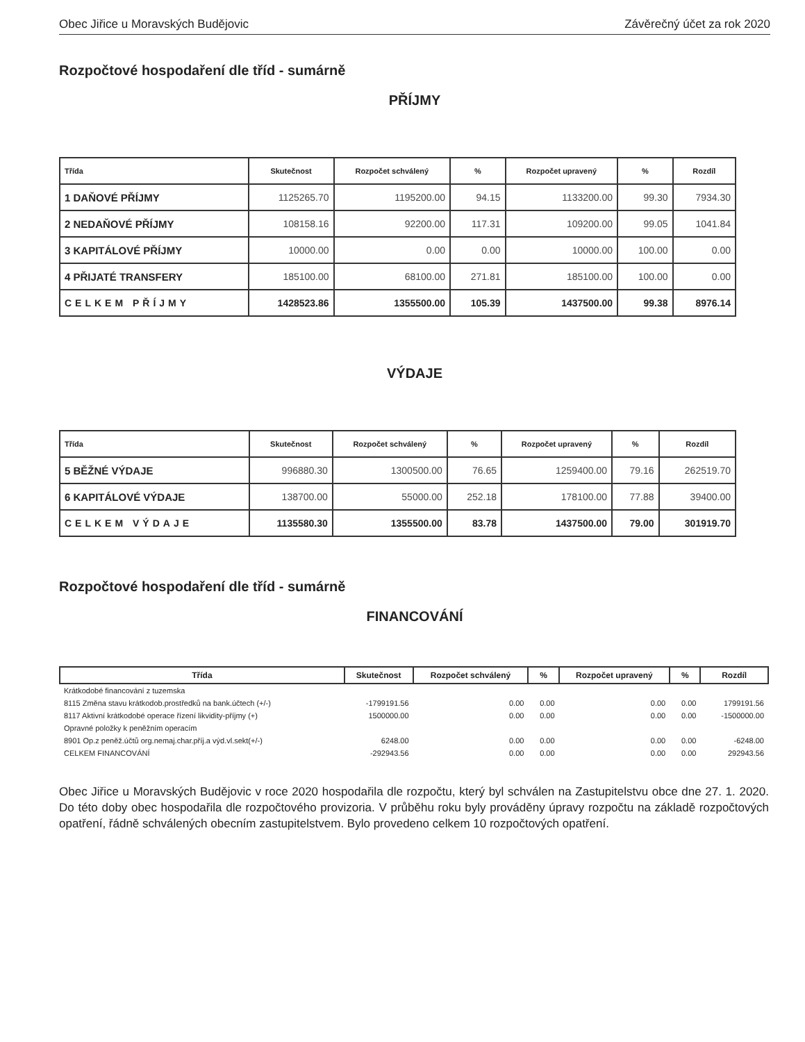Obec Jiřice u Moravských Budějovic Závěrečný účet za rok 2020
Rozpočtové hospodaření dle tříd - sumárně
PŘÍJMY
| Třída | Skutečnost | Rozpočet schválený | % | Rozpočet upravený | % | Rozdíl |
| --- | --- | --- | --- | --- | --- | --- |
| 1 DAŇOVÉ PŘÍJMY | 1125265.70 | 1195200.00 | 94.15 | 1133200.00 | 99.30 | 7934.30 |
| 2 NEDAŇOVÉ PŘÍJMY | 108158.16 | 92200.00 | 117.31 | 109200.00 | 99.05 | 1041.84 |
| 3 KAPITÁLOVÉ PŘÍJMY | 10000.00 | 0.00 | 0.00 | 10000.00 | 100.00 | 0.00 |
| 4 PŘIJATÉ TRANSFERY | 185100.00 | 68100.00 | 271.81 | 185100.00 | 100.00 | 0.00 |
| CELKEM PŘÍJMY | 1428523.86 | 1355500.00 | 105.39 | 1437500.00 | 99.38 | 8976.14 |
VÝDAJE
| Třída | Skutečnost | Rozpočet schválený | % | Rozpočet upravený | % | Rozdíl |
| --- | --- | --- | --- | --- | --- | --- |
| 5 BĚŽNÉ VÝDAJE | 996880.30 | 1300500.00 | 76.65 | 1259400.00 | 79.16 | 262519.70 |
| 6 KAPITÁLOVÉ VÝDAJE | 138700.00 | 55000.00 | 252.18 | 178100.00 | 77.88 | 39400.00 |
| CELKEM VÝDAJE | 1135580.30 | 1355500.00 | 83.78 | 1437500.00 | 79.00 | 301919.70 |
Rozpočtové hospodaření dle tříd - sumárně
FINANCOVÁNÍ
| Třída | Skutečnost | Rozpočet schválený | % | Rozpočet upravený | % | Rozdíl |
| --- | --- | --- | --- | --- | --- | --- |
| Krátkodobé financování z tuzemska | | | | | | |
| 8115 Změna stavu krátkodob.prostředků na bank.účtech (+/-) | -1799191.56 | 0.00 | 0.00 | 0.00 | 0.00 | 1799191.56 |
| 8117 Aktivní krátkodobé operace řízení likvidity-příjmy (+) | 1500000.00 | 0.00 | 0.00 | 0.00 | 0.00 | -1500000.00 |
| Opravné položky k peněžním operacím | | | | | | |
| 8901 Op.z peněž.účtů org.nemaj.char.příj.a výd.vl.sekt(+/-) | 6248.00 | 0.00 | 0.00 | 0.00 | 0.00 | -6248.00 |
| CELKEM FINANCOVÁNÍ | -292943.56 | 0.00 | 0.00 | 0.00 | 0.00 | 292943.56 |
Obec Jiřice u Moravských Budějovic v roce 2020 hospodařila dle rozpočtu, který byl schválen na Zastupitelstvu obce dne 27. 1. 2020. Do této doby obec hospodařila dle rozpočtového provizoria. V průběhu roku byly prováděny úpravy rozpočtu na základě rozpočtových opatření, řádně schválených obecním zastupitelstvem. Bylo provedeno celkem 10 rozpočtových opatření.